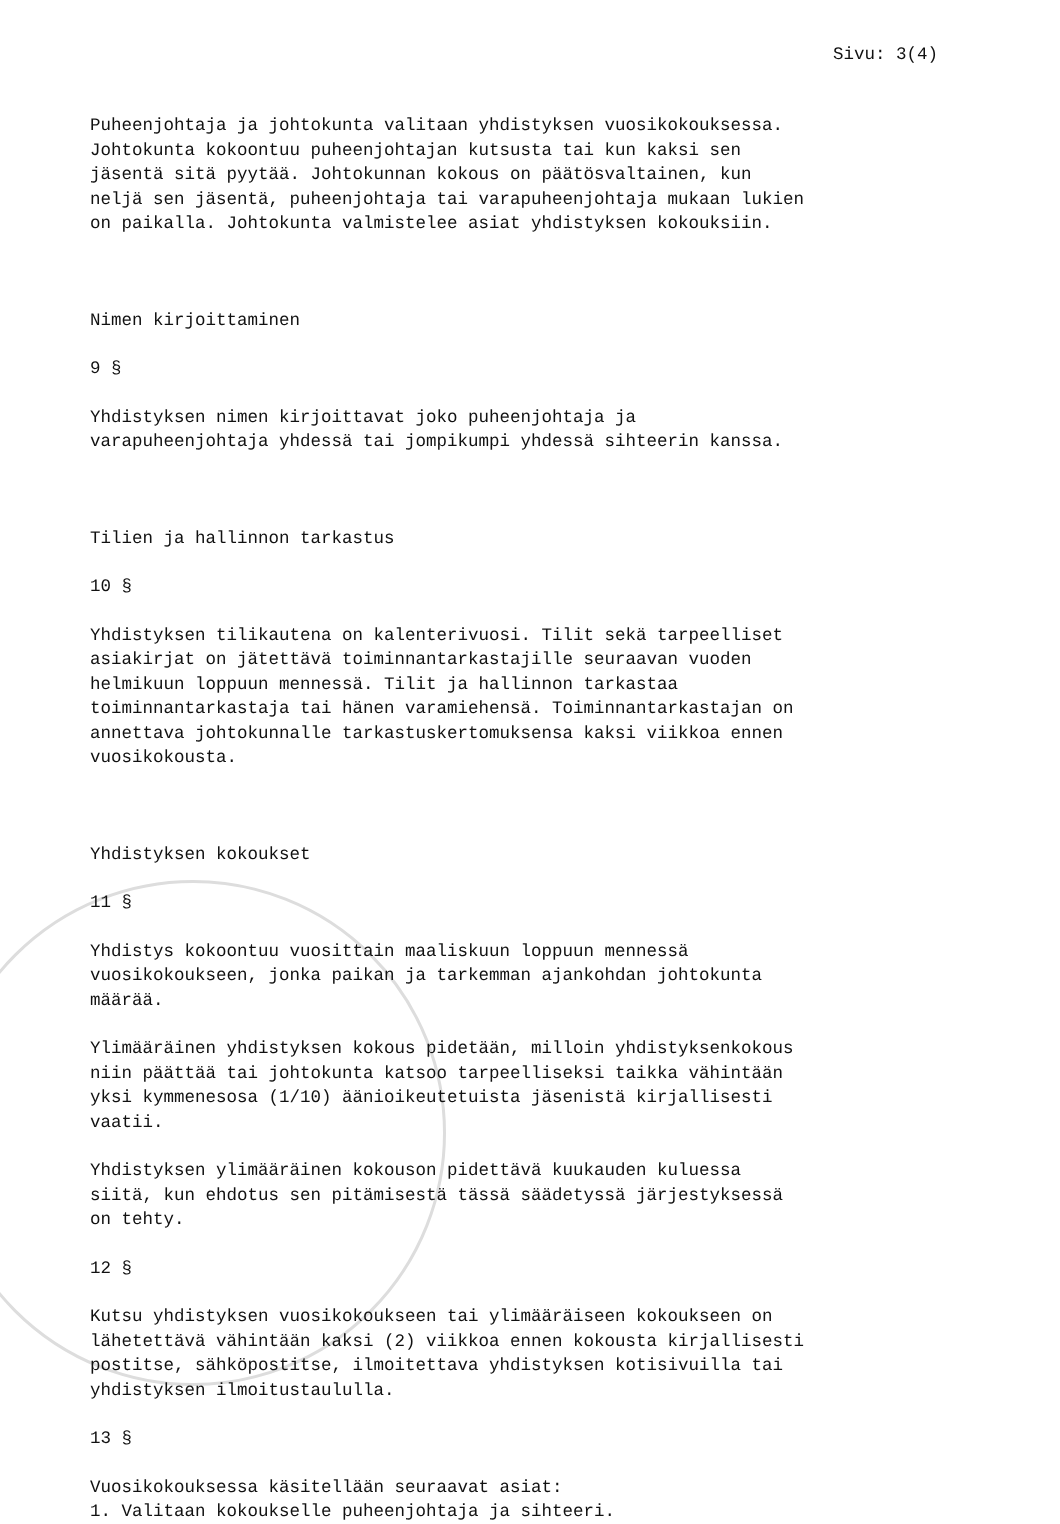Sivu: 3(4)
Puheenjohtaja ja johtokunta valitaan yhdistyksen vuosikokouksessa. Johtokunta kokoontuu puheenjohtajan kutsusta tai kun kaksi sen jäsentä sitä pyytää. Johtokunnan kokous on päätösvaltainen, kun neljä sen jäsentä, puheenjohtaja tai varapuheenjohtaja mukaan lukien on paikalla. Johtokunta valmistelee asiat yhdistyksen kokouksiin.
Nimen kirjoittaminen
9 §
Yhdistyksen nimen kirjoittavat joko puheenjohtaja ja varapuheenjohtaja yhdessä tai jompikumpi yhdessä sihteerin kanssa.
Tilien ja hallinnon tarkastus
10 §
Yhdistyksen tilikautena on kalenterivuosi. Tilit sekä tarpeelliset asiakirjat on jätettävä toiminnantarkastajille seuraavan vuoden helmikuun loppuun mennessä. Tilit ja hallinnon tarkastaa toiminnantarkastaja tai hänen varamiehensä. Toiminnantarkastajan on annettava johtokunnalle tarkastuskertomuksensa kaksi viikkoa ennen vuosikokousta.
Yhdistyksen kokoukset
11 §
Yhdistys kokoontuu vuosittain maaliskuun loppuun mennessä vuosikokoukseen, jonka paikan ja tarkemman ajankohdan johtokunta määrää.
Ylimääräinen yhdistyksen kokous pidetään, milloin yhdistyksenkokous niin päättää tai johtokunta katsoo tarpeelliseksi taikka vähintään yksi kymmenesosa (1/10) äänioikeutetuista jäsenistä kirjallisesti vaatii.
Yhdistyksen ylimääräinen kokouson pidettävä kuukauden kuluessa siitä, kun ehdotus sen pitämisestä tässä säädetyssä järjestyksessä on tehty.
12 §
Kutsu yhdistyksen vuosikokoukseen tai ylimääräiseen kokoukseen on lähetettävä vähintään kaksi (2) viikkoa ennen kokousta kirjallisesti postitse, sähköpostitse, ilmoitettava yhdistyksen kotisivuilla tai yhdistyksen ilmoitustaululla.
13 §
Vuosikokouksessa käsitellään seuraavat asiat: 1. Valitaan kokoukselle puheenjohtaja ja sihteeri.